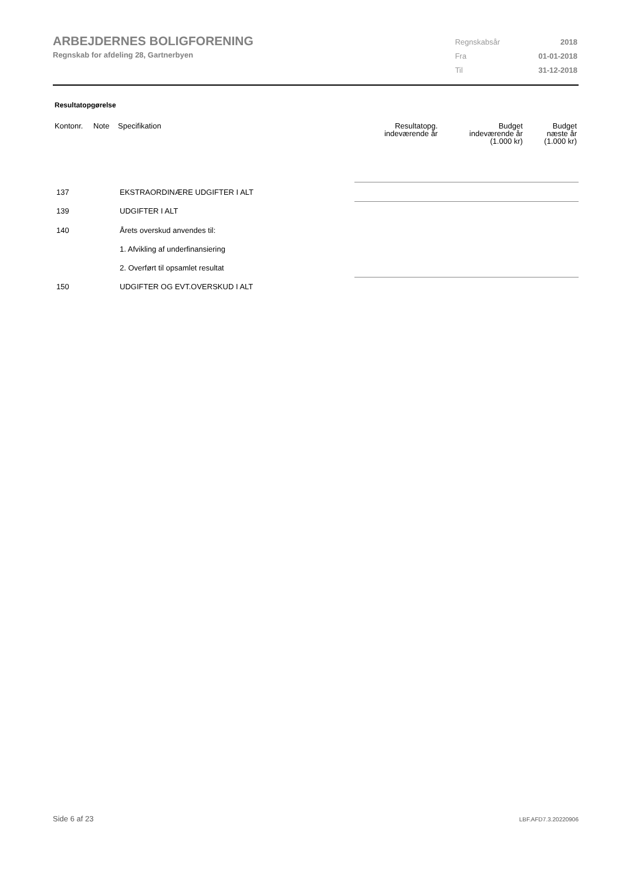ARBEJDERNES BOLIGFORENING
Regnskab for afdeling 28, Gartnerbyen
| Regnskabsår | 2018 |
| Fra | 01-01-2018 |
| Til | 31-12-2018 |
Resultatopgørelse
| Kontonr. | Note | Specifikation | Resultatopg. indeværende år | Budget indeværende år (1.000 kr) | Budget næste år (1.000 kr) |
| --- | --- | --- | --- | --- | --- |
| 137 | | EKSTRAORDINÆRE UDGIFTER I ALT | | | |
| 139 | | UDGIFTER I ALT | | | |
| 140 | | Årets overskud anvendes til: | | | |
| | | 1. Afvikling af underfinansiering | | | |
| | | 2. Overført til opsamlet resultat | | | |
| 150 | | UDGIFTER OG EVT.OVERSKUD I ALT | | | |
Side 6 af 23 LBF.AFD7.3.20220906